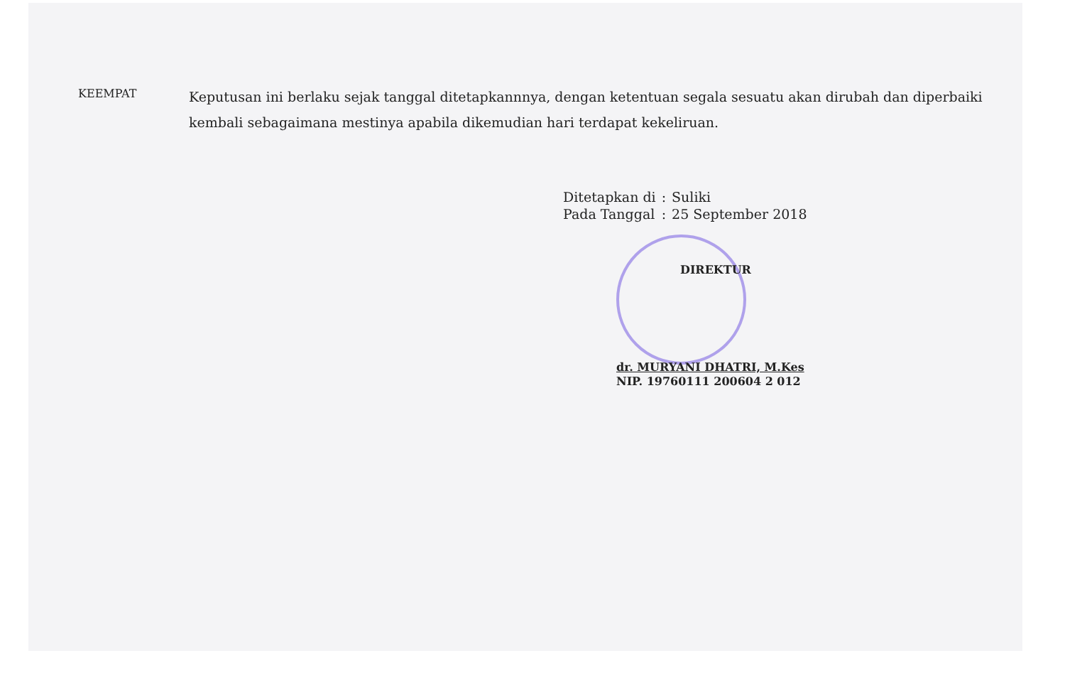KEEMPAT
Keputusan ini berlaku sejak tanggal ditetapkannnya, dengan ketentuan segala sesuatu akan dirubah dan diperbaiki kembali sebagaimana mestinya apabila dikemudian hari terdapat kekeliruan.
| Ditetapkan di | : | Suliki |
| Pada Tanggal | : | 25 September 2018 |
DIREKTUR
dr. MURYANI DHATRI, M.Kes
NIP. 19760111 200604 2 012